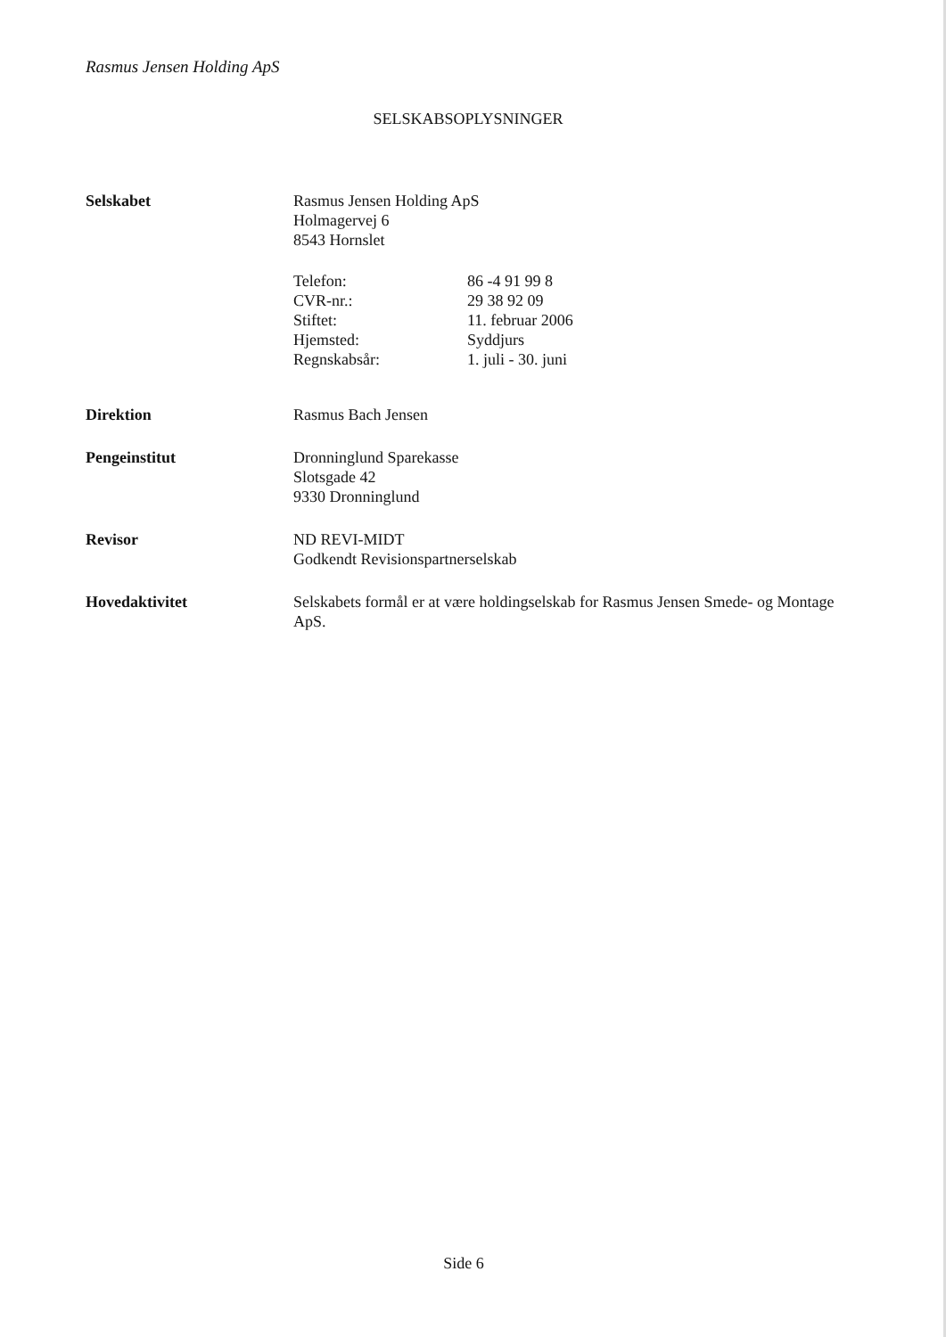Rasmus Jensen Holding ApS
SELSKABSOPLYSNINGER
Selskabet Rasmus Jensen Holding ApS
Holmagervej 6
8543 Hornslet
Telefon: 86 -4 91 99 8 CVR-nr.: 29 38 92 09 Stiftet: 11. februar 2006 Hjemsted: Syddjurs Regnskabsår: 1. juli - 30. juni
Direktion Rasmus Bach Jensen
Pengeinstitut Dronninglund Sparekasse
Slotsgade 42
9330 Dronninglund
Revisor ND REVI-MIDT
Godkendt Revisionspartnerselskab
Hovedaktivitet Selskabets formål er at være holdingselskab for Rasmus Jensen Smede- og Montage ApS.
Side 6